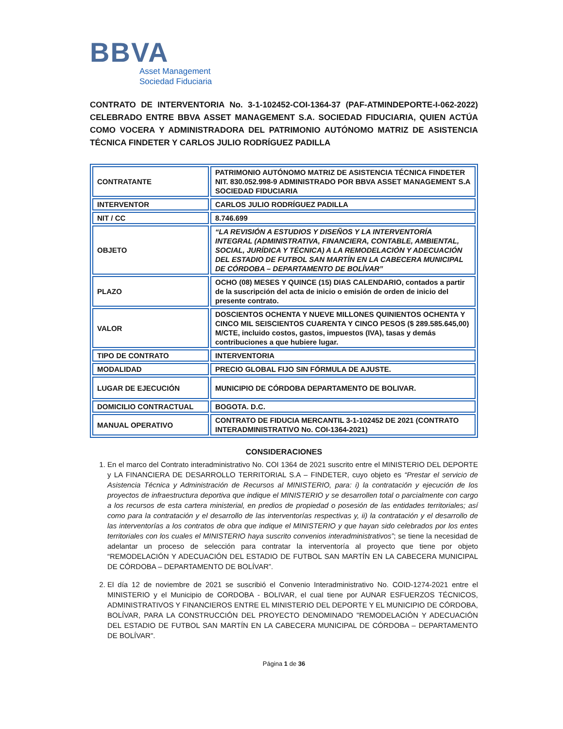BBVA
Asset Management
Sociedad Fiduciaria
CONTRATO DE INTERVENTORIA No. 3-1-102452-COI-1364-37 (PAF-ATMINDEPORTE-I-062-2022) CELEBRADO ENTRE BBVA ASSET MANAGEMENT S.A. SOCIEDAD FIDUCIARIA, QUIEN ACTÚA COMO VOCERA Y ADMINISTRADORA DEL PATRIMONIO AUTÓNOMO MATRIZ DE ASISTENCIA TÉCNICA FINDETER Y CARLOS JULIO RODRÍGUEZ PADILLA
| CONTRATANTE | PATRIMONIO AUTÓNOMO MATRIZ DE ASISTENCIA TÉCNICA FINDETER NIT. 830.052.998-9 ADMINISTRADO POR BBVA ASSET MANAGEMENT S.A SOCIEDAD FIDUCIARIA |
| INTERVENTOR | CARLOS JULIO RODRÍGUEZ PADILLA |
| NIT / CC | 8.746.699 |
| OBJETO | “LA REVISIÓN A ESTUDIOS Y DISEÑOS Y LA INTERVENTORÍA INTEGRAL (ADMINISTRATIVA, FINANCIERA, CONTABLE, AMBIENTAL, SOCIAL, JURÍDICA Y TÉCNICA) A LA REMODELACIÓN Y ADECUACIÓN DEL ESTADIO DE FUTBOL SAN MARTÍN EN LA CABECERA MUNICIPAL DE CÓRDOBA – DEPARTAMENTO DE BOLÍVAR” |
| PLAZO | OCHO (08) MESES Y QUINCE (15) DIAS CALENDARIO, contados a partir de la suscripción del acta de inicio o emisión de orden de inicio del presente contrato. |
| VALOR | DOSCIENTOS OCHENTA Y NUEVE MILLONES QUINIENTOS OCHENTA Y CINCO MIL SEISCIENTOS CUARENTA Y CINCO PESOS ($ 289.585.645,00) M/CTE, incluido costos, gastos, impuestos (IVA), tasas y demás contribuciones a que hubiere lugar. |
| TIPO DE CONTRATO | INTERVENTORIA |
| MODALIDAD | PRECIO GLOBAL FIJO SIN FÓRMULA DE AJUSTE. |
| LUGAR DE EJECUCIÓN | MUNICIPIO DE CÓRDOBA DEPARTAMENTO DE BOLIVAR. |
| DOMICILIO CONTRACTUAL | BOGOTA. D.C. |
| MANUAL OPERATIVO | CONTRATO DE FIDUCIA MERCANTIL 3-1-102452 DE 2021 (CONTRATO INTERADMINISTRATIVO No. COI-1364-2021) |
CONSIDERACIONES
1. En el marco del Contrato interadministrativo No. COI 1364 de 2021 suscrito entre el MINISTERIO DEL DEPORTE y LA FINANCIERA DE DESARROLLO TERRITORIAL S.A – FINDETER, cuyo objeto es “Prestar el servicio de Asistencia Técnica y Administración de Recursos al MINISTERIO, para: i) la contratación y ejecución de los proyectos de infraestructura deportiva que indique el MINISTERIO y se desarrollen total o parcialmente con cargo a los recursos de esta cartera ministerial, en predios de propiedad o posesión de las entidades territoriales; así como para la contratación y el desarrollo de las interventorías respectivas y, ii) la contratación y el desarrollo de las interventorías a los contratos de obra que indique el MINISTERIO y que hayan sido celebrados por los entes territoriales con los cuales el MINISTERIO haya suscrito convenios interadministrativos”; se tiene la necesidad de adelantar un proceso de selección para contratar la interventoría al proyecto que tiene por objeto “REMODELACIÓN Y ADECUACIÓN DEL ESTADIO DE FUTBOL SAN MARTÍN EN LA CABECERA MUNICIPAL DE CÓRDOBA – DEPARTAMENTO DE BOLÍVAR”.
2. El día 12 de noviembre de 2021 se suscribió el Convenio Interadministrativo No. COID-1274-2021 entre el MINISTERIO y el Municipio de CORDOBA - BOLIVAR, el cual tiene por AUNAR ESFUERZOS TÉCNICOS, ADMINISTRATIVOS Y FINANCIEROS ENTRE EL MINISTERIO DEL DEPORTE Y EL MUNICIPIO DE CÓRDOBA, BOLÍVAR, PARA LA CONSTRUCCIÓN DEL PROYECTO DENOMINADO "REMODELACIÓN Y ADECUACIÓN DEL ESTADIO DE FUTBOL SAN MARTÍN EN LA CABECERA MUNICIPAL DE CÓRDOBA – DEPARTAMENTO DE BOLÍVAR".
Página 1 de 36